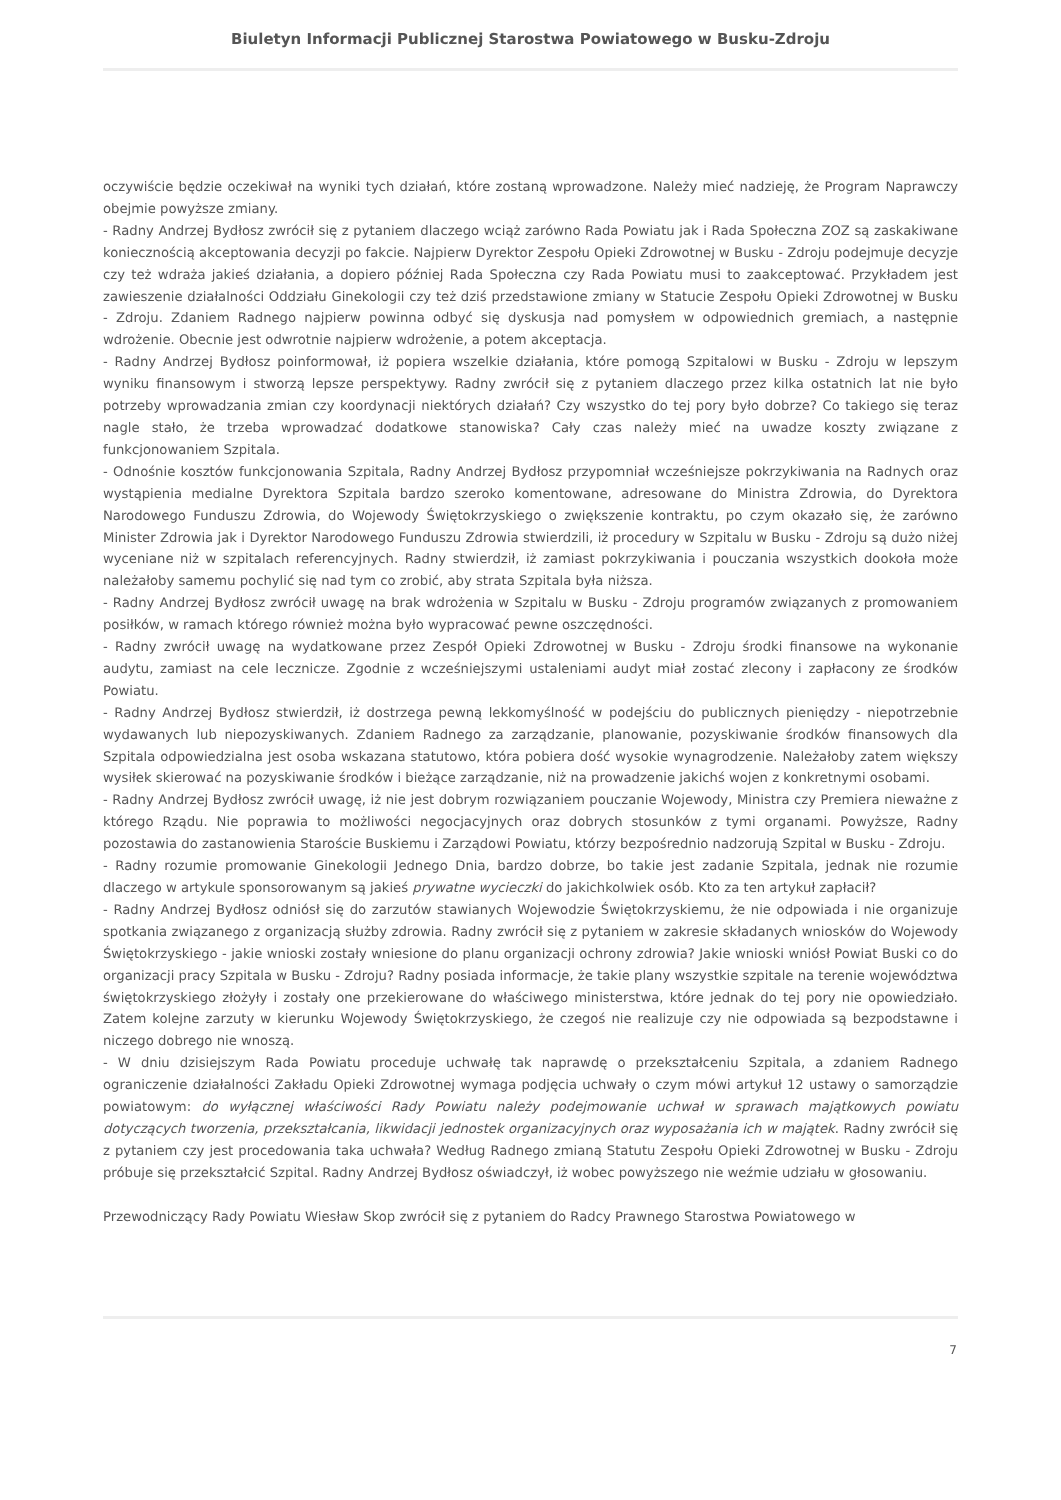Biuletyn Informacji Publicznej Starostwa Powiatowego w Busku-Zdroju
oczywiście będzie oczekiwał na wyniki tych działań, które zostaną wprowadzone. Należy mieć nadzieję, że Program Naprawczy obejmie powyższe zmiany.
- Radny Andrzej Bydłosz zwrócił się z pytaniem dlaczego wciąż zarówno Rada Powiatu jak i Rada Społeczna ZOZ są zaskakiwane koniecznością akceptowania decyzji po fakcie. Najpierw Dyrektor Zespołu Opieki Zdrowotnej w Busku - Zdroju podejmuje decyzje czy też wdraża jakieś działania, a dopiero później Rada Społeczna czy Rada Powiatu musi to zaakceptować. Przykładem jest zawieszenie działalności Oddziału Ginekologii czy też dziś przedstawione zmiany w Statucie Zespołu Opieki Zdrowotnej w Busku - Zdroju. Zdaniem Radnego najpierw powinna odbyć się dyskusja nad pomysłem w odpowiednich gremiach, a następnie wdrożenie. Obecnie jest odwrotnie najpierw wdrożenie, a potem akceptacja.
- Radny Andrzej Bydłosz poinformował, iż popiera wszelkie działania, które pomogą Szpitalowi w Busku - Zdroju w lepszym wyniku finansowym i stworzą lepsze perspektywy. Radny zwrócił się z pytaniem dlaczego przez kilka ostatnich lat nie było potrzeby wprowadzania zmian czy koordynacji niektórych działań? Czy wszystko do tej pory było dobrze? Co takiego się teraz nagle stało, że trzeba wprowadzać dodatkowe stanowiska? Cały czas należy mieć na uwadze koszty związane z funkcjonowaniem Szpitala.
- Odnośnie kosztów funkcjonowania Szpitala, Radny Andrzej Bydłosz przypomniał wcześniejsze pokrzykiwania na Radnych oraz wystąpienia medialne Dyrektora Szpitala bardzo szeroko komentowane, adresowane do Ministra Zdrowia, do Dyrektora Narodowego Funduszu Zdrowia, do Wojewody Świętokrzyskiego o zwiększenie kontraktu, po czym okazało się, że zarówno Minister Zdrowia jak i Dyrektor Narodowego Funduszu Zdrowia stwierdzili, iż procedury w Szpitalu w Busku - Zdroju są dużo niżej wyceniane niż w szpitalach referencyjnych. Radny stwierdził, iż zamiast pokrzykiwania i pouczania wszystkich dookoła może należałoby samemu pochylić się nad tym co zrobić, aby strata Szpitala była niższa.
- Radny Andrzej Bydłosz zwrócił uwagę na brak wdrożenia w Szpitalu w Busku - Zdroju programów związanych z promowaniem posiłków, w ramach którego również można było wypracować pewne oszczędności.
- Radny zwrócił uwagę na wydatkowane przez Zespół Opieki Zdrowotnej w Busku - Zdroju środki finansowe na wykonanie audytu, zamiast na cele lecznicze. Zgodnie z wcześniejszymi ustaleniami audyt miał zostać zlecony i zapłacony ze środków Powiatu.
- Radny Andrzej Bydłosz stwierdził, iż dostrzega pewną lekkomyślność w podejściu do publicznych pieniędzy - niepotrzebnie wydawanych lub niepozyskiwanych. Zdaniem Radnego za zarządzanie, planowanie, pozyskiwanie środków finansowych dla Szpitala odpowiedzialna jest osoba wskazana statutowo, która pobiera dość wysokie wynagrodzenie. Należałoby zatem większy wysiłek skierować na pozyskiwanie środków i bieżące zarządzanie, niż na prowadzenie jakichś wojen z konkretnymi osobami.
- Radny Andrzej Bydłosz zwrócił uwagę, iż nie jest dobrym rozwiązaniem pouczanie Wojewody, Ministra czy Premiera nieważne z którego Rządu. Nie poprawia to możliwości negocjacyjnych oraz dobrych stosunków z tymi organami. Powyższe, Radny pozostawia do zastanowienia Staroście Buskiemu i Zarządowi Powiatu, którzy bezpośrednio nadzorują Szpital w Busku - Zdroju.
- Radny rozumie promowanie Ginekologii Jednego Dnia, bardzo dobrze, bo takie jest zadanie Szpitala, jednak nie rozumie dlaczego w artykule sponsorowanym są jakieś prywatne wycieczki do jakichkolwiek osób. Kto za ten artykuł zapłacił?
- Radny Andrzej Bydłosz odniósł się do zarzutów stawianych Wojewodzie Świętokrzyskiemu, że nie odpowiada i nie organizuje spotkania związanego z organizacją służby zdrowia. Radny zwrócił się z pytaniem w zakresie składanych wniosków do Wojewody Świętokrzyskiego - jakie wnioski zostały wniesione do planu organizacji ochrony zdrowia? Jakie wnioski wniósł Powiat Buski co do organizacji pracy Szpitala w Busku - Zdroju? Radny posiada informacje, że takie plany wszystkie szpitale na terenie województwa świętokrzyskiego złożyły i zostały one przekierowane do właściwego ministerstwa, które jednak do tej pory nie opowiedziało. Zatem kolejne zarzuty w kierunku Wojewody Świętokrzyskiego, że czegoś nie realizuje czy nie odpowiada są bezpodstawne i niczego dobrego nie wnoszą.
- W dniu dzisiejszym Rada Powiatu proceduje uchwałę tak naprawdę o przekształceniu Szpitala, a zdaniem Radnego ograniczenie działalności Zakładu Opieki Zdrowotnej wymaga podjęcia uchwały o czym mówi artykuł 12 ustawy o samorządzie powiatowym: do wyłącznej właściwości Rady Powiatu należy podejmowanie uchwał w sprawach majątkowych powiatu dotyczących tworzenia, przekształcania, likwidacji jednostek organizacyjnych oraz wyposażania ich w majątek. Radny zwrócił się z pytaniem czy jest procedowania taka uchwała? Według Radnego zmianą Statutu Zespołu Opieki Zdrowotnej w Busku - Zdroju próbuje się przekształcić Szpital. Radny Andrzej Bydłosz oświadczył, iż wobec powyższego nie weźmie udziału w głosowaniu.
Przewodniczący Rady Powiatu Wiesław Skop zwrócił się z pytaniem do Radcy Prawnego Starostwa Powiatowego w
7